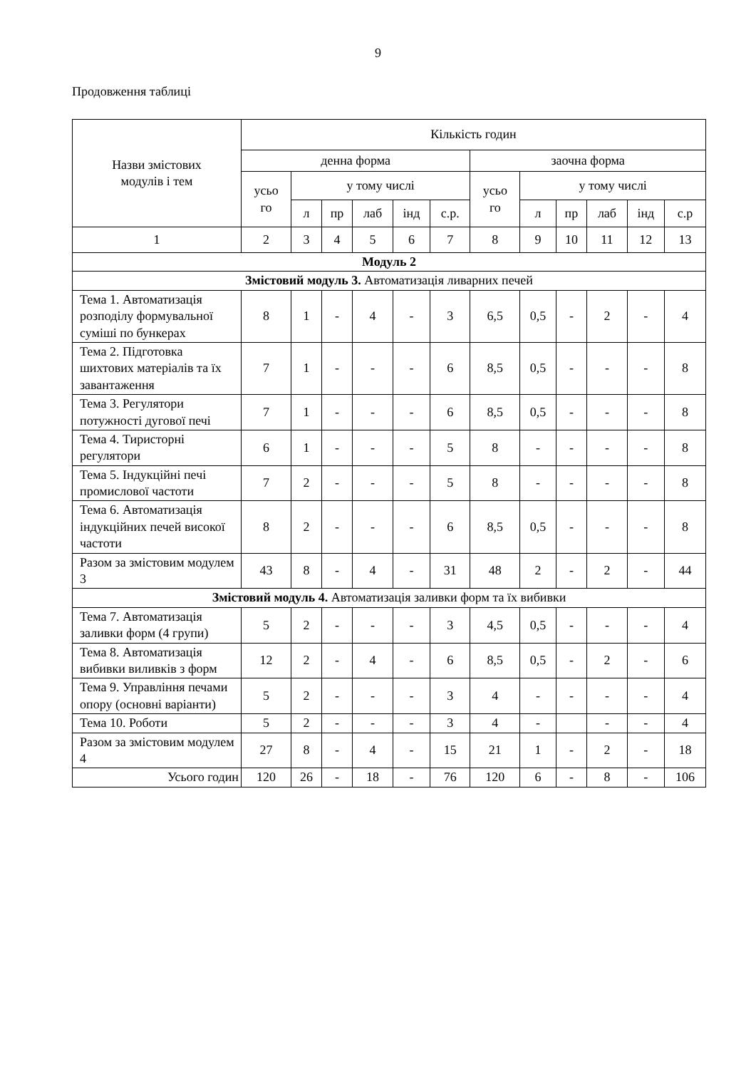9
Продовження таблиці
| Назви змістових модулів і тем | Кількість годин | | | | | | | | | | | |
| --- | --- | --- | --- | --- | --- | --- | --- | --- | --- | --- | --- | --- |
| | денна форма | | | | | | заочна форма | | | | | |
| | усьо го | у тому числі | | | | | усьо го | у тому числі | | | | |
| | | л | пр | лаб | інд | с.р. | | л | пр | лаб | інд | с.р |
| 1 | 2 | 3 | 4 | 5 | 6 | 7 | 8 | 9 | 10 | 11 | 12 | 13 |
| Модуль 2 | | | | | | | | | | | | |
| Змістовий модуль 3. Автоматизація ливарних печей | | | | | | | | | | | | |
| Тема 1. Автоматизація розподілу формувальної суміші по бункерах | 8 | 1 | - | 4 | - | 3 | 6,5 | 0,5 | - | 2 | - | 4 |
| Тема 2. Підготовка шихтових матеріалів та їх завантаження | 7 | 1 | - | - | - | 6 | 8,5 | 0,5 | - | - | - | 8 |
| Тема 3. Регулятори потужності дугової печі | 7 | 1 | - | - | - | 6 | 8,5 | 0,5 | - | - | - | 8 |
| Тема 4. Тиристорні регулятори | 6 | 1 | - | - | - | 5 | 8 | - | - | - | - | 8 |
| Тема 5. Індукційні печі промислової частоти | 7 | 2 | - | - | - | 5 | 8 | - | - | - | - | 8 |
| Тема 6. Автоматизація індукційних печей високої частоти | 8 | 2 | - | - | - | 6 | 8,5 | 0,5 | - | - | - | 8 |
| Разом за змістовим модулем 3 | 43 | 8 | - | 4 | - | 31 | 48 | 2 | - | 2 | - | 44 |
| Змістовий модуль 4. Автоматизація заливки форм та їх вибивки | | | | | | | | | | | | |
| Тема 7. Автоматизація заливки форм (4 групи) | 5 | 2 | - | - | - | 3 | 4,5 | 0,5 | - | - | - | 4 |
| Тема 8. Автоматизація вибивки виливків з форм | 12 | 2 | - | 4 | - | 6 | 8,5 | 0,5 | - | 2 | - | 6 |
| Тема 9. Управління печами опору (основні варіанти) | 5 | 2 | - | - | - | 3 | 4 | - | - | - | - | 4 |
| Тема 10. Роботи | 5 | 2 | - | - | - | 3 | 4 | - | | - | - | 4 |
| Разом за змістовим модулем 4 | 27 | 8 | - | 4 | - | 15 | 21 | 1 | - | 2 | - | 18 |
| Усього годин | 120 | 26 | - | 18 | - | 76 | 120 | 6 | - | 8 | - | 106 |